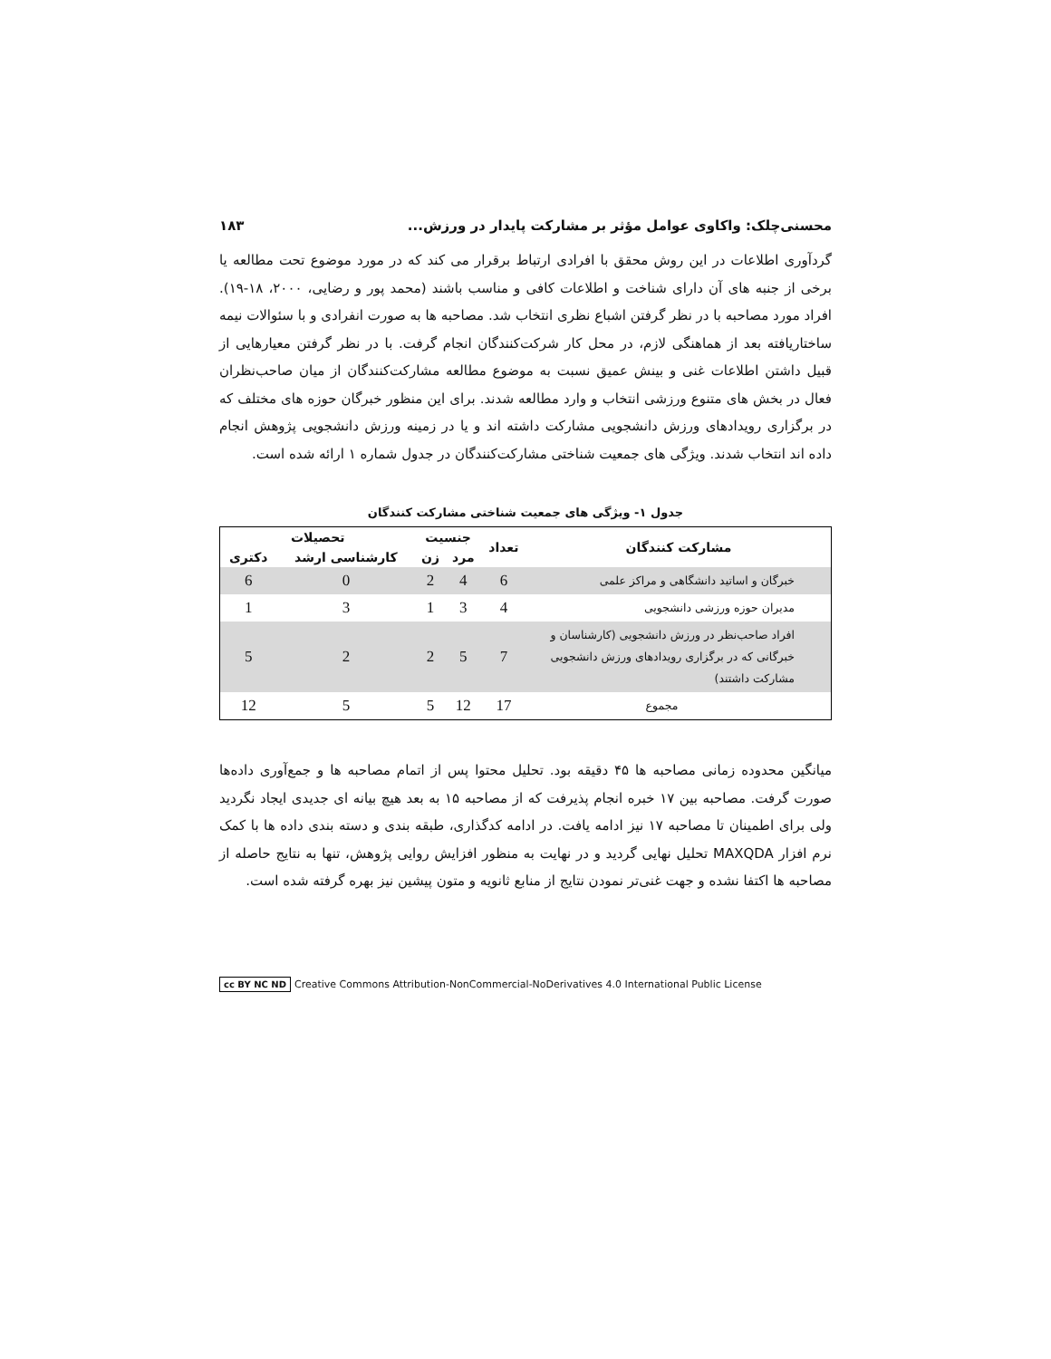محسنی‌چلک: واکاوی عوامل مؤثر بر مشارکت پایدار در ورزش... ۱۸۳
گردآوری اطلاعات در این روش محقق با افرادی ارتباط برقرار می کند که در مورد موضوع تحت مطالعه یا برخی از جنبه های آن دارای شناخت و اطلاعات کافی و مناسب باشند (محمد پور و رضایی، ۲۰۰۰، ۱۸-۱۹). افراد مورد مصاحبه با در نظر گرفتن اشباع نظری انتخاب شد. مصاحبه ها به صورت انفرادی و با سئوالات نیمه ساختاریافته بعد از هماهنگی لازم، در محل کار شرکت‌کنندگان انجام گرفت. با در نظر گرفتن معیارهایی از قبیل داشتن اطلاعات غنی و بینش عمیق نسبت به موضوع مطالعه مشارکت‌کنندگان از میان صاحب‌نظران فعال در بخش های متنوع ورزشی انتخاب و وارد مطالعه شدند. برای این منظور خبرگان حوزه های مختلف که در برگزاری رویدادهای ورزش دانشجویی مشارکت داشته اند و یا در زمینه ورزش دانشجویی پژوهش انجام داده اند انتخاب شدند. ویژگی های جمعیت شناختی مشارکت‌کنندگان در جدول شماره ۱ ارائه شده است.
جدول ۱- ویژگی های جمعیت شناختی مشارکت کنندگان
| مشارکت کنندگان | تعداد | جنسیت | | تحصیلات | |
| --- | --- | --- | --- | --- | --- |
| | | مرد | زن | کارشناسی ارشد | دکتری |
| خبرگان و اساتید دانشگاهی و مراکز علمی | 6 | 4 | 2 | 0 | 6 |
| مدیران حوزه ورزشی دانشجویی | 4 | 3 | 1 | 3 | 1 |
| افراد صاحب‌نظر در ورزش دانشجویی (کارشناسان و خبرگانی که در برگزاری رویدادهای ورزش دانشجویی مشارکت داشتند) | 7 | 5 | 2 | 2 | 5 |
| مجموع | 17 | 12 | 5 | 5 | 12 |
میانگین محدوده زمانی مصاحبه ها ۴۵ دقیقه بود. تحلیل محتوا پس از اتمام مصاحبه ها و جمع‌آوری داده‌ها صورت گرفت. مصاحبه بین ۱۷ خبره انجام پذیرفت که از مصاحبه ۱۵ به بعد هیچ بیانه ای جدیدی ایجاد نگردید ولی برای اطمینان تا مصاحبه ۱۷ نیز ادامه یافت. در ادامه کدگذاری، طبقه بندی و دسته بندی داده ها با کمک نرم افزار MAXQDA تحلیل نهایی گردید و در نهایت به منظور افزایش روایی پژوهش، تنها به نتایج حاصله از مصاحبه ها اکتفا نشده و جهت غنی‌تر نمودن نتایج از منابع ثانویه و متون پیشین نیز بهره گرفته شده است.
cc BY NC ND Creative Commons Attribution-NonCommercial-NoDerivatives 4.0 International Public License